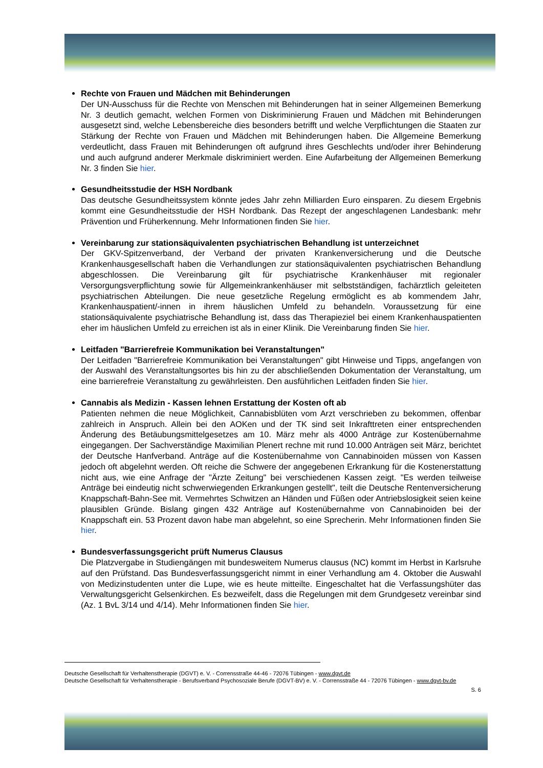Rechte von Frauen und Mädchen mit Behinderungen
Der UN-Ausschuss für die Rechte von Menschen mit Behinderungen hat in seiner Allgemeinen Bemerkung Nr. 3 deutlich gemacht, welchen Formen von Diskriminierung Frauen und Mädchen mit Behinderungen ausgesetzt sind, welche Lebensbereiche dies besonders betrifft und welche Verpflichtungen die Staaten zur Stärkung der Rechte von Frauen und Mädchen mit Behinderungen haben. Die Allgemeine Bemerkung verdeutlicht, dass Frauen mit Behinderungen oft aufgrund ihres Geschlechts und/oder ihrer Behinderung und auch aufgrund anderer Merkmale diskriminiert werden. Eine Aufarbeitung der Allgemeinen Bemerkung Nr. 3 finden Sie hier.
Gesundheitsstudie der HSH Nordbank
Das deutsche Gesundheitssystem könnte jedes Jahr zehn Milliarden Euro einsparen. Zu diesem Ergebnis kommt eine Gesundheitsstudie der HSH Nordbank. Das Rezept der angeschlagenen Landesbank: mehr Prävention und Früherkennung. Mehr Informationen finden Sie hier.
Vereinbarung zur stationsäquivalenten psychiatrischen Behandlung ist unterzeichnet
Der GKV-Spitzenverband, der Verband der privaten Krankenversicherung und die Deutsche Krankenhausgesellschaft haben die Verhandlungen zur stationsäquivalenten psychiatrischen Behandlung abgeschlossen. Die Vereinbarung gilt für psychiatrische Krankenhäuser mit regionaler Versorgungsverpflichtung sowie für Allgemeinkrankenhäuser mit selbstständigen, fachärztlich geleiteten psychiatrischen Abteilungen. Die neue gesetzliche Regelung ermöglicht es ab kommendem Jahr, Krankenhauspatient/-innen in ihrem häuslichen Umfeld zu behandeln. Voraussetzung für eine stationsäquivalente psychiatrische Behandlung ist, dass das Therapieziel bei einem Krankenhauspatienten eher im häuslichen Umfeld zu erreichen ist als in einer Klinik. Die Vereinbarung finden Sie hier.
Leitfaden "Barrierefreie Kommunikation bei Veranstaltungen"
Der Leitfaden "Barrierefreie Kommunikation bei Veranstaltungen" gibt Hinweise und Tipps, angefangen von der Auswahl des Veranstaltungsortes bis hin zu der abschließenden Dokumentation der Veranstaltung, um eine barrierefreie Veranstaltung zu gewährleisten. Den ausführlichen Leitfaden finden Sie hier.
Cannabis als Medizin - Kassen lehnen Erstattung der Kosten oft ab
Patienten nehmen die neue Möglichkeit, Cannabisblüten vom Arzt verschrieben zu bekommen, offenbar zahlreich in Anspruch. Allein bei den AOKen und der TK sind seit Inkrafttreten einer entsprechenden Änderung des Betäubungsmittelgesetzes am 10. März mehr als 4000 Anträge zur Kostenübernahme eingegangen. Der Sachverständige Maximilian Plenert rechne mit rund 10.000 Anträgen seit März, berichtet der Deutsche Hanfverband. Anträge auf die Kostenübernahme von Cannabinoiden müssen von Kassen jedoch oft abgelehnt werden. Oft reiche die Schwere der angegebenen Erkrankung für die Kostenerstattung nicht aus, wie eine Anfrage der "Ärzte Zeitung" bei verschiedenen Kassen zeigt. "Es werden teilweise Anträge bei eindeutig nicht schwerwiegenden Erkrankungen gestellt", teilt die Deutsche Rentenversicherung Knappschaft-Bahn-See mit. Vermehrtes Schwitzen an Händen und Füßen oder Antriebslosigkeit seien keine plausiblen Gründe. Bislang gingen 432 Anträge auf Kostenübernahme von Cannabinoiden bei der Knappschaft ein. 53 Prozent davon habe man abgelehnt, so eine Sprecherin. Mehr Informationen finden Sie hier.
Bundesverfassungsgericht prüft Numerus Clausus
Die Platzvergabe in Studiengängen mit bundesweitem Numerus clausus (NC) kommt im Herbst in Karlsruhe auf den Prüfstand. Das Bundesverfassungsgericht nimmt in einer Verhandlung am 4. Oktober die Auswahl von Medizinstudenten unter die Lupe, wie es heute mitteilte. Eingeschaltet hat die Verfassungshüter das Verwaltungsgericht Gelsenkirchen. Es bezweifelt, dass die Regelungen mit dem Grundgesetz vereinbar sind (Az. 1 BvL 3/14 und 4/14). Mehr Informationen finden Sie hier.
Deutsche Gesellschaft für Verhaltenstherapie (DGVT) e. V. - Corrensstraße 44-46 - 72076 Tübingen - www.dgvt.de
Deutsche Gesellschaft für Verhaltenstherapie - Berufsverband Psychosoziale Berufe (DGVT-BV) e. V. - Corrensstraße 44 - 72076 Tübingen - www.dgvt-bv.de
S. 6